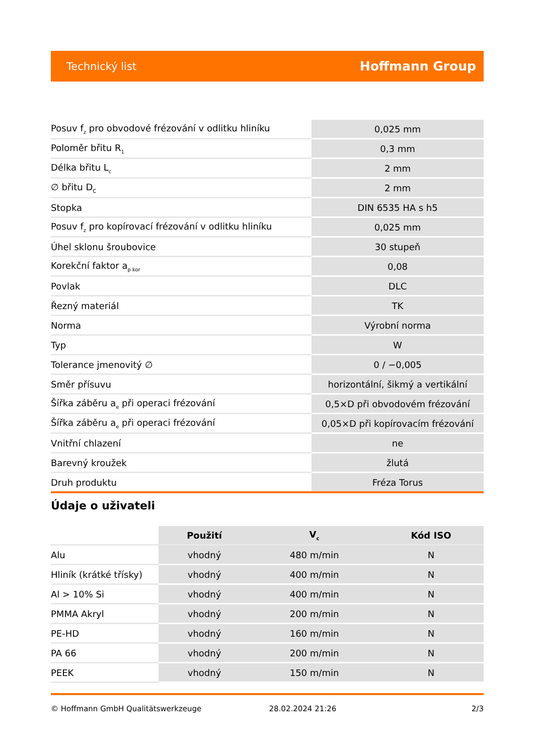Technický list Hoffmann Group
| Posuv f<sub>z</sub> pro obvodové frézování v odlitku hliníku | 0,025 mm |
| Poloměr břitu R<sub>1</sub> | 0,3 mm |
| Délka břitu L<sub>c</sub> | 2 mm |
| ∅ břitu D<sub>C</sub> | 2 mm |
| Stopka | DIN 6535 HA s h5 |
| Posuv f<sub>z</sub> pro kopírovací frézování v odlitku hliníku | 0,025 mm |
| Úhel sklonu šroubovice | 30 stupeň |
| Korekční faktor a<sub>p kor</sub> | 0,08 |
| Povlak | DLC |
| Řezný materiál | TK |
| Norma | Výrobní norma |
| Typ | W |
| Tolerance jmenovitý ∅ | 0 / −0,005 |
| Směr přísuvu | horizontální, šikmý a vertikální |
| Šířka záběru a<sub>e</sub> při operaci frézování | 0,5×D při obvodovém frézování |
| Šířka záběru a<sub>e</sub> při operaci frézování | 0,05×D při kopírovacím frézování |
| Vnitřní chlazení | ne |
| Barevný kroužek | žlutá |
| Druh produktu | Fréza Torus |
Údaje o uživateli
| | Použití | V<sub>c</sub> | Kód ISO |
| --- | --- | --- | --- |
| Alu | vhodný | 480 m/min | N |
| Hliník (krátké třísky) | vhodný | 400 m/min | N |
| Al > 10% Si | vhodný | 400 m/min | N |
| PMMA Akryl | vhodný | 200 m/min | N |
| PE-HD | vhodný | 160 m/min | N |
| PA 66 | vhodný | 200 m/min | N |
| PEEK | vhodný | 150 m/min | N |
© Hoffmann GmbH Qualitätswerkzeuge 28.02.2024 21:26 2/3